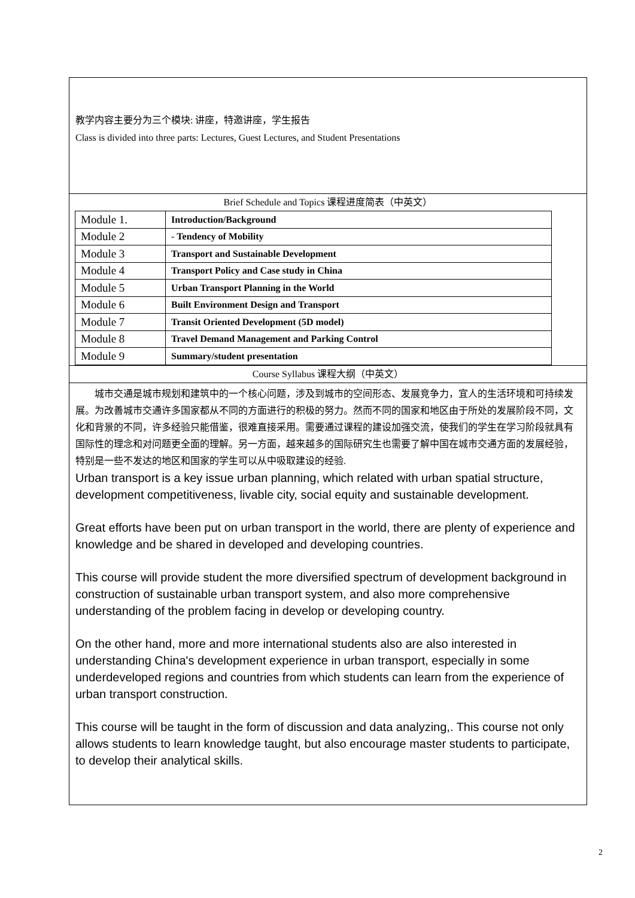教学内容主要分为三个模块: 讲座，特邀讲座，学生报告
Class is divided into three parts: Lectures, Guest Lectures, and Student Presentations
Brief Schedule and Topics 课程进度简表（中英文）
| Module 1. | Introduction/Background |
| Module 2 | - Tendency of Mobility |
| Module 3 | Transport and Sustainable Development |
| Module 4 | Transport Policy and Case study in China |
| Module 5 | Urban Transport Planning in the World |
| Module 6 | Built Environment Design and Transport |
| Module 7 | Transit Oriented Development (5D model) |
| Module 8 | Travel Demand Management and Parking Control |
| Module 9 | Summary/student presentation |
Course Syllabus 课程大纲（中英文）
城市交通是城市规划和建筑中的一个核心问题，涉及到城市的空间形态、发展竞争力，宜人的生活环境和可持续发展。为改善城市交通许多国家都从不同的方面进行的积极的努力。然而不同的国家和地区由于所处的发展阶段不同，文化和背景的不同，许多经验只能借鉴，很难直接采用。需要通过课程的建设加强交流，使我们的学生在学习阶段就具有国际性的理念和对问题更全面的理解。另一方面，越来越多的国际研究生也需要了解中国在城市交通方面的发展经验，特别是一些不发达的地区和国家的学生可以从中吸取建设的经验.
Urban transport is a key issue urban planning, which related with urban spatial structure, development competitiveness, livable city, social equity and sustainable development.
Great efforts have been put on urban transport in the world, there are plenty of experience and knowledge and be shared in developed and developing countries.
This course will provide student the more diversified spectrum of development background in construction of sustainable urban transport system, and also more comprehensive understanding of the problem facing in develop or developing country.
On the other hand, more and more international students also are also interested in understanding China's development experience in urban transport, especially in some underdeveloped regions and countries from which students can learn from the experience of urban transport construction.
This course will be taught in the form of discussion and data analyzing,. This course not only allows students to learn knowledge taught, but also encourage master students to participate, to develop their analytical skills.
2